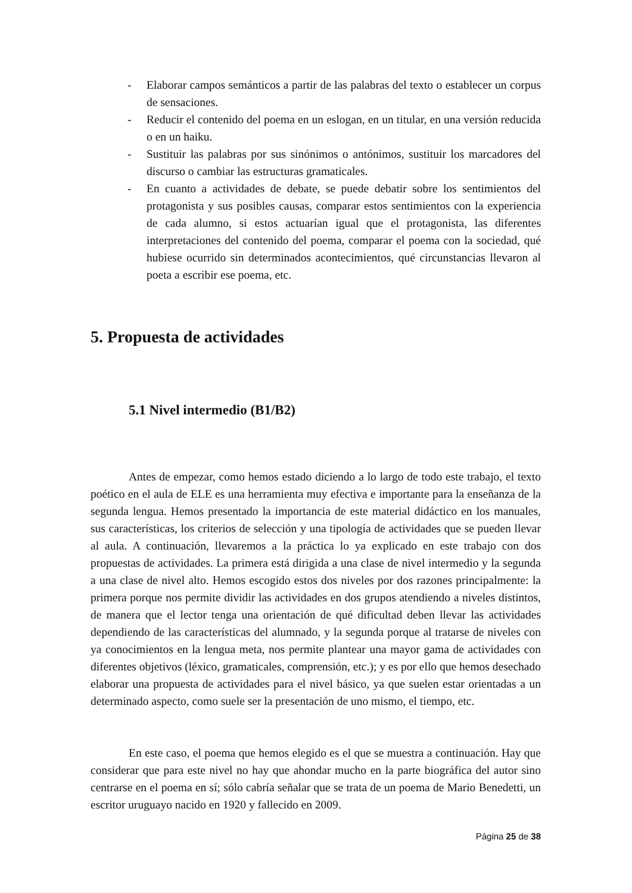- Elaborar campos semánticos a partir de las palabras del texto o establecer un corpus de sensaciones.
- Reducir el contenido del poema en un eslogan, en un titular, en una versión reducida o en un haiku.
- Sustituir las palabras por sus sinónimos o antónimos, sustituir los marcadores del discurso o cambiar las estructuras gramaticales.
- En cuanto a actividades de debate, se puede debatir sobre los sentimientos del protagonista y sus posibles causas, comparar estos sentimientos con la experiencia de cada alumno, si estos actuarían igual que el protagonista, las diferentes interpretaciones del contenido del poema, comparar el poema con la sociedad, qué hubiese ocurrido sin determinados acontecimientos, qué circunstancias llevaron al poeta a escribir ese poema, etc.
5. Propuesta de actividades
5.1 Nivel intermedio (B1/B2)
Antes de empezar, como hemos estado diciendo a lo largo de todo este trabajo, el texto poético en el aula de ELE es una herramienta muy efectiva e importante para la enseñanza de la segunda lengua. Hemos presentado la importancia de este material didáctico en los manuales, sus características, los criterios de selección y una tipología de actividades que se pueden llevar al aula. A continuación, llevaremos a la práctica lo ya explicado en este trabajo con dos propuestas de actividades. La primera está dirigida a una clase de nivel intermedio y la segunda a una clase de nivel alto. Hemos escogido estos dos niveles por dos razones principalmente: la primera porque nos permite dividir las actividades en dos grupos atendiendo a niveles distintos, de manera que el lector tenga una orientación de qué dificultad deben llevar las actividades dependiendo de las características del alumnado, y la segunda porque al tratarse de niveles con ya conocimientos en la lengua meta, nos permite plantear una mayor gama de actividades con diferentes objetivos (léxico, gramaticales, comprensión, etc.); y es por ello que hemos desechado elaborar una propuesta de actividades para el nivel básico, ya que suelen estar orientadas a un determinado aspecto, como suele ser la presentación de uno mismo, el tiempo, etc.
En este caso, el poema que hemos elegido es el que se muestra a continuación. Hay que considerar que para este nivel no hay que ahondar mucho en la parte biográfica del autor sino centrarse en el poema en sí; sólo cabría señalar que se trata de un poema de Mario Benedetti, un escritor uruguayo nacido en 1920 y fallecido en 2009.
Página 25 de 38